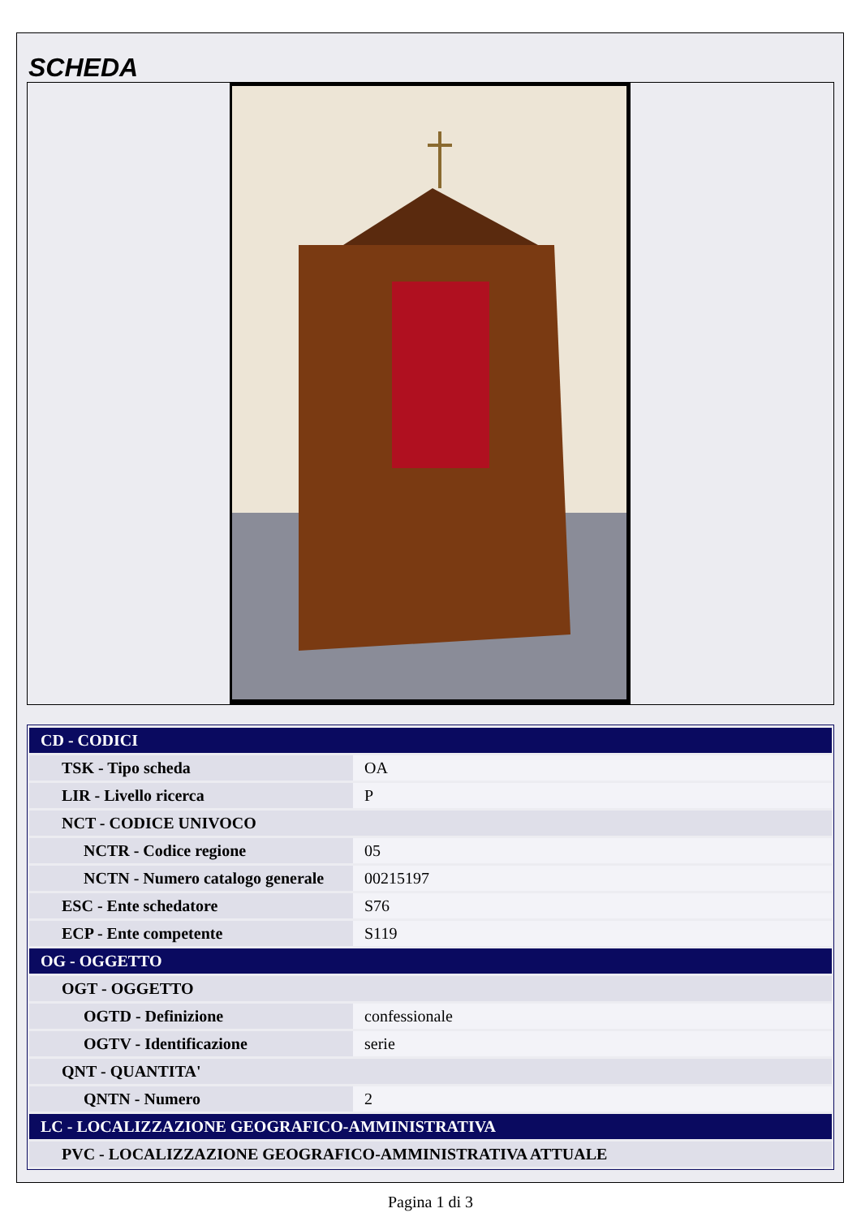SCHEDA
| CD - CODICI | |
| TSK - Tipo scheda | OA |
| LIR - Livello ricerca | P |
| NCT - CODICE UNIVOCO | |
| NCTR - Codice regione | 05 |
| NCTN - Numero catalogo generale | 00215197 |
| ESC - Ente schedatore | S76 |
| ECP - Ente competente | S119 |
| OG - OGGETTO | |
| OGT - OGGETTO | |
| OGTD - Definizione | confessionale |
| OGTV - Identificazione | serie |
| QNT - QUANTITA' | |
| QNTN - Numero | 2 |
| LC - LOCALIZZAZIONE GEOGRAFICO-AMMINISTRATIVA | |
| PVC - LOCALIZZAZIONE GEOGRAFICO-AMMINISTRATIVA ATTUALE | |
Pagina 1 di 3